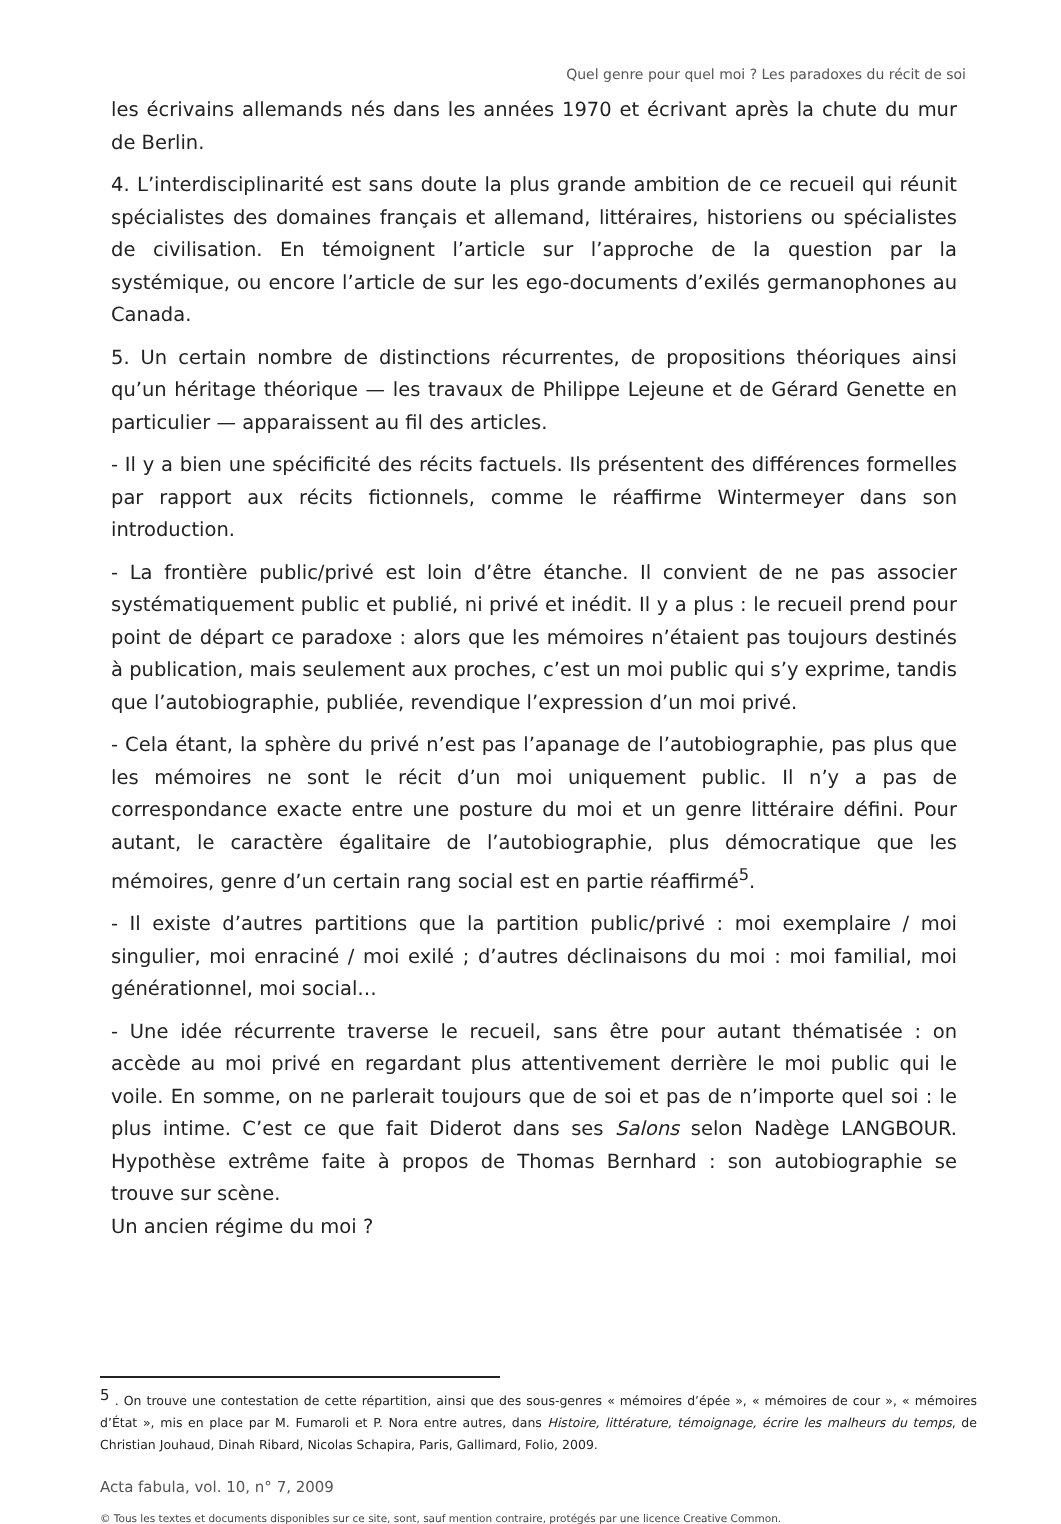Quel genre pour quel moi ? Les paradoxes du récit de soi
les écrivains allemands nés dans les années 1970 et écrivant après la chute du mur de Berlin.
4. L’interdisciplinarité est sans doute la plus grande ambition de ce recueil qui réunit spécialistes des domaines français et allemand, littéraires, historiens ou spécialistes de civilisation. En témoignent l’article sur l’approche de la question par la systémique, ou encore l’article de sur les ego-documents d’exilés germanophones au Canada.
5. Un certain nombre de distinctions récurrentes, de propositions théoriques ainsi qu’un héritage théorique — les travaux de Philippe Lejeune et de Gérard Genette en particulier — apparaissent au fil des articles.
- Il y a bien une spécificité des récits factuels. Ils présentent des différences formelles par rapport aux récits fictionnels, comme le réaffirme Wintermeyer dans son introduction.
- La frontière public/privé est loin d’être étanche. Il convient de ne pas associer systématiquement public et publié, ni privé et inédit. Il y a plus : le recueil prend pour point de départ ce paradoxe : alors que les mémoires n’étaient pas toujours destinés à publication, mais seulement aux proches, c’est un moi public qui s’y exprime, tandis que l’autobiographie, publiée, revendique l’expression d’un moi privé.
- Cela étant, la sphère du privé n’est pas l’apanage de l’autobiographie, pas plus que les mémoires ne sont le récit d’un moi uniquement public. Il n’y a pas de correspondance exacte entre une posture du moi et un genre littéraire défini. Pour autant, le caractère égalitaire de l’autobiographie, plus démocratique que les mémoires, genre d’un certain rang social est en partie réaffirmé<sup>5</sup>.
- Il existe d’autres partitions que la partition public/privé : moi exemplaire / moi singulier, moi enraciné / moi exilé ; d’autres déclinaisons du moi : moi familial, moi générationnel, moi social…
- Une idée récurrente traverse le recueil, sans être pour autant thématisée : on accède au moi privé en regardant plus attentivement derrière le moi public qui le voile. En somme, on ne parlerait toujours que de soi et pas de n’importe quel soi : le plus intime. C’est ce que fait Diderot dans ses Salons selon Nadège LANGBOUR. Hypothèse extrême faite à propos de Thomas Bernhard : son autobiographie se trouve sur scène.
Un ancien régime du moi ?
<sup>5</sup> . On trouve une contestation de cette répartition, ainsi que des sous-genres « mémoires d’épée », « mémoires de cour », « mémoires d’État », mis en place par M. Fumaroli et P. Nora entre autres, dans Histoire, littérature, témoignage, écrire les malheurs du temps, de Christian Jouhaud, Dinah Ribard, Nicolas Schapira, Paris, Gallimard, Folio, 2009.
Acta fabula, vol. 10, n° 7, 2009
© Tous les textes et documents disponibles sur ce site, sont, sauf mention contraire, protégés par une licence Creative Common.